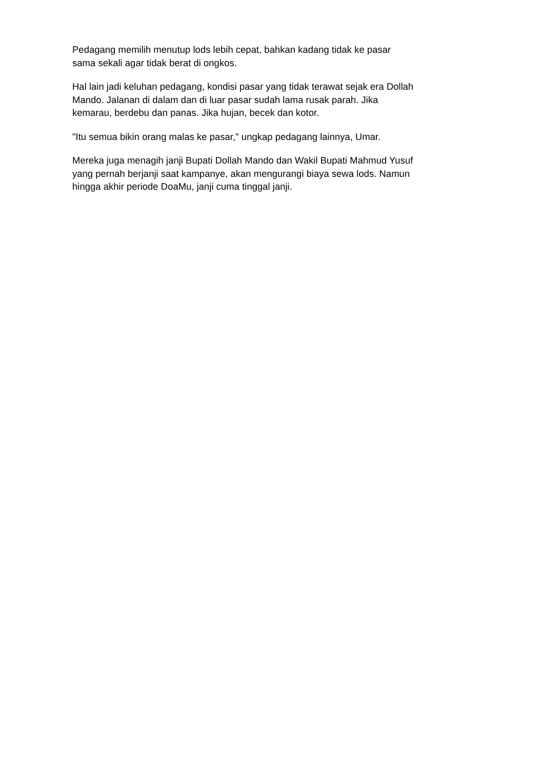Pedagang memilih menutup lods lebih cepat, bahkan kadang tidak ke pasar
sama sekali agar tidak berat di ongkos.
Hal lain jadi keluhan pedagang, kondisi pasar yang tidak terawat sejak era Dollah
Mando. Jalanan di dalam dan di luar pasar sudah lama rusak parah. Jika
kemarau, berdebu dan panas. Jika hujan, becek dan kotor.
"Itu semua bikin orang malas ke pasar," ungkap pedagang lainnya, Umar.
Mereka juga menagih janji Bupati Dollah Mando dan Wakil Bupati Mahmud Yusuf
yang pernah berjanji saat kampanye, akan mengurangi biaya sewa lods. Namun
hingga akhir periode DoaMu, janji cuma tinggal janji.